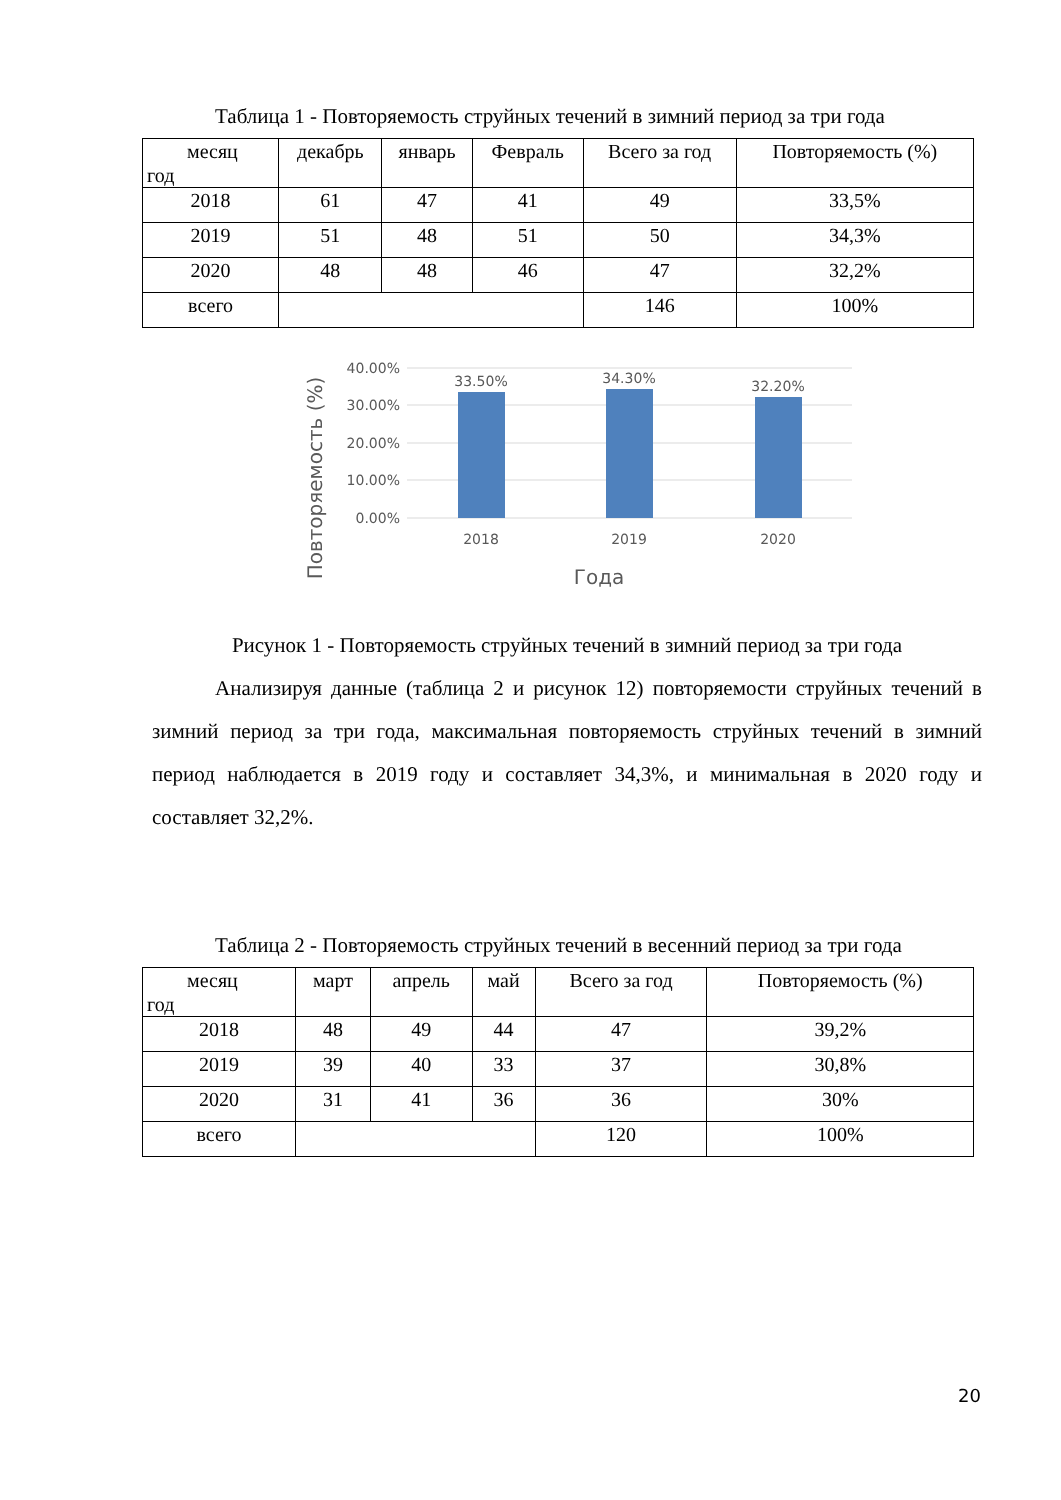Таблица 1 - Повторяемость струйных течений в зимний период за три года
| месяц год | декабрь | январь | Февраль | Всего за год | Повторяемость (%) |
| 2018 | 61 | 47 | 41 | 49 | 33,5% |
| 2019 | 51 | 48 | 51 | 50 | 34,3% |
| 2020 | 48 | 48 | 46 | 47 | 32,2% |
| всего | | | | 146 | 100% |
40.00%
30.00%
20.00%
10.00%
0.00%
33.50%
34.30%
32.20%
2018
2019
2020
Года
Повторяемость (%)
Рисунок 1 - Повторяемость струйных течений в зимний период за три года
Анализируя данные (таблица 2 и рисунок 12) повторяемости струйных течений в зимний период за три года, максимальная повторяемость струйных течений в зимний период наблюдается в 2019 году и составляет 34,3%, и минимальная в 2020 году и составляет 32,2%.
Таблица 2 - Повторяемость струйных течений в весенний период за три года
| месяц год | март | апрель | май | Всего за год | Повторяемость (%) |
| 2018 | 48 | 49 | 44 | 47 | 39,2% |
| 2019 | 39 | 40 | 33 | 37 | 30,8% |
| 2020 | 31 | 41 | 36 | 36 | 30% |
| всего | | | | 120 | 100% |
20